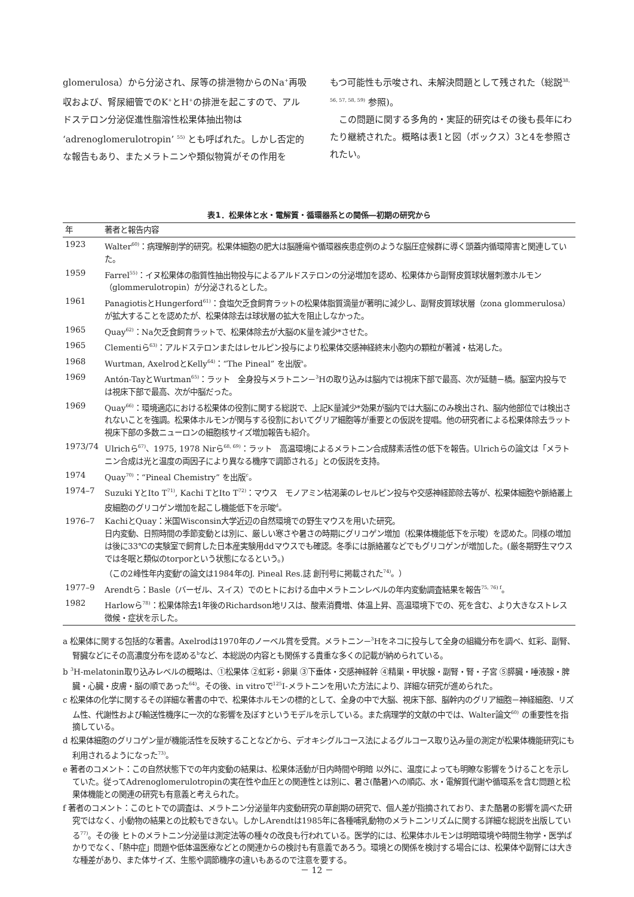glomerulosa）から分泌され、尿等の排泄物からのNa<sup>+</sup>再吸収および、腎尿細管でのK<sup>+</sup>とH<sup>+</sup>の排泄を起こすので、アルドステロン分泌促進性脂溶性松果体抽出物は ‘adrenoglomerulotropin’ <sup>55)</sup> とも呼ばれた。しかし否定的な報告もあり、またメラトニンや類似物質がその作用を
もつ可能性も示唆され、未解決問題として残された（総説<sup>38, 56, 57, 58, 59)</sup> 参照)。
　この問題に関する多角的・実証的研究はその後も長年にわたり継続された。概略は表1と図（ボックス）3と4を参照されたい。
表1．松果体と水・電解質・循環器系との関係―初期の研究から
| 年 | 著者と報告内容 |
| --- | --- |
| 1923 | Walter<sup>60)</sup>：病理解剖学的研究。松果体細胞の肥大は脳腫瘍や循環器疾患症例のような脳圧症候群に導く頭蓋内循環障害と関連していた。 |
| 1959 | Farrel<sup>55)</sup>：イヌ松果体の脂質性抽出物投与によるアルドステロンの分泌増加を認め、松果体から副腎皮質球状層刺激ホルモン（glommerulotropin）が分泌されるとした。 |
| 1961 | PanagiotisとHungerford<sup>61)</sup>：食塩欠乏食飼育ラットの松果体脂質滴量が著明に減少し、副腎皮質球状層（zona glommerulosa）が拡大することを認めたが、松果体除去は球状層の拡大を阻止しなかった。 |
| 1965 | Quay<sup>62)</sup>：Na欠乏食飼育ラットで、松果体除去が大脳のK量を減少*させた。 |
| 1965 | Clementiら<sup>63)</sup>：アルドステロンまたはレセルピン投与により松果体交感神経終末小胞内の顆粒が著減・枯渇した。 |
| 1968 | Wurtman, AxelrodとKelly<sup>64)</sup>：“The Pineal” を出版<sup>a</sup>。 |
| 1969 | Antón-TayとWurtman<sup>65)</sup>：ラット 全身投与メラトニン－<sup>3</sup>Hの取り込みは脳内では視床下部で最高、次が延髄－橋。脳室内投与では視床下部で最高、次が中脳だった。 |
| 1969 | Quay<sup>66)</sup>：環境適応における松果体の役割に関する総説で、上記K量減少*効果が脳内では大脳にのみ検出され、脳内他部位では検出されないことを強調。松果体ホルモンが関与する役割においてグリア細胞等が重要との仮説を提唱。他の研究者による松果体除去ラット視床下部の多数ニューロンの細胞核サイズ増加報告も紹介。 |
| 1973/74 | Ulrichら<sup>67)</sup>、1975, 1978 Nirら<sup>68, 69)</sup>：ラット 高温環境によるメラトニン合成酵素活性の低下を報告。Ulrichらの論文は「メラトニン合成は光と温度の両因子により異なる機序で調節される」との仮説を支持。 |
| 1974 | Quay<sup>70)</sup>：“Pineal Chemistry” を出版<sup>c</sup>。 |
| 1974–7 | Suzuki YとIto T<sup>71)</sup>, Kachi TとIto T<sup>72)</sup>：マウス モノアミン枯渇薬のレセルピン投与や交感神経節除去等が、松果体細胞や脈絡叢上皮細胞のグリコゲン増加を起こし機能低下を示唆<sup>d</sup>。 |
| 1976–7 | KachiとQuay：米国Wisconsin大学近辺の自然環境での野生マウスを用いた研究。 日内変動、日照時間の季節変動とは別に、厳しい寒さや暑さの時期にグリコゲン増加（松果体機能低下を示唆）を認めた。同様の増加は後に33℃の実験室で飼育した日本産実験用ddマウスでも確認。冬季には脈絡叢などでもグリコゲンが増加した。(厳冬期野生マウスでは冬眠と類似のtorporという状態になるという。) （この2峰性年内変動<sup>e</sup>の論文は1984年のJ. Pineal Res.誌 創刊号に掲載された<sup>74)</sup>。） |
| 1977–9 | Arendtら：Basle（バーゼル、スイス）でのヒトにおける血中メラトニンレベルの年内変動調査結果を報告<sup>75, 76) f</sup>。 |
| 1982 | Harlowら<sup>78)</sup>：松果体除去1年後のRichardson地リスは、酸素消費増、体温上昇、高温環境下での、死を含む、より大きなストレス徴候・症状を示した。 |
a 松果体に関する包括的な著書。Axelrodは1970年のノーベル賞を受賞。メラトニン－<sup>3</sup>Hをネコに投与して全身の組織分布を調べ、虹彩、副腎、腎臓などにその高濃度分布を認める<sup>b</sup>など、本総説の内容とも関係する貴重な多くの記載が納められている。
b <sup>3</sup>H-melatonin取り込みレベルの概略は、①松果体 ②虹彩・卵巣 ③下垂体・交感神経幹 ④精巣・甲状腺・副腎・腎・子宮 ⑤膵臓・唾液腺・脾臓・心臓・皮膚・脳の順であった<sup>64)</sup>。その後、in vitroで<sup>125</sup>I-メラトニンを用いた方法により、詳細な研究が進められた。
c 松果体の化学に関するその詳細な著書の中で、松果体ホルモンの標的として、全身の中で大脳、視床下部、脳幹内のグリア細胞－神経細胞、リズム性、代謝性および輸送性機序に一次的な影響を及ぼすというモデルを示している。また病理学的文献の中では、Walter論文<sup>60)</sup> の重要性を指摘している。
d 松果体細胞のグリコゲン量が機能活性を反映することなどから、デオキシグルコース法によるグルコース取り込み量の測定が松果体機能研究にも利用されるようになった<sup>73)</sup>。
e 著者のコメント：この自然状態下での年内変動の結果は、松果体活動が日内時間や明暗 以外に、温度によっても明瞭な影響をうけることを示していた。従ってAdrenoglomerulotropinの実在性や血圧との関連性とは別に、暑さ(酷暑)への順応、水・電解質代謝や循環系を含む問題と松果体機能との関連の研究も有意義と考えられた。
f 著者のコメント：このヒトでの調査は、メラトニン分泌量年内変動研究の草創期の研究で、個人差が指摘されており、また酷暑の影響を調べた研究ではなく、小動物の結果との比較もできない。しかしArendtは1985年に各種哺乳動物のメラトニンリズムに関する詳細な総説を出版している<sup>77)</sup>。その後 ヒトのメラトニン分泌量は測定法等の種々の改良も行われている。医学的には、松果体ホルモンは明暗環境や時間生物学・医学ばかりでなく、「熱中症」問題や低体温医療などとの関連からの検討も有意義であろう。環境との関係を検討する場合には、松果体や副腎には大きな種差があり、また体サイズ、生態や調節機序の違いもあるので注意を要する。
－ 12 －